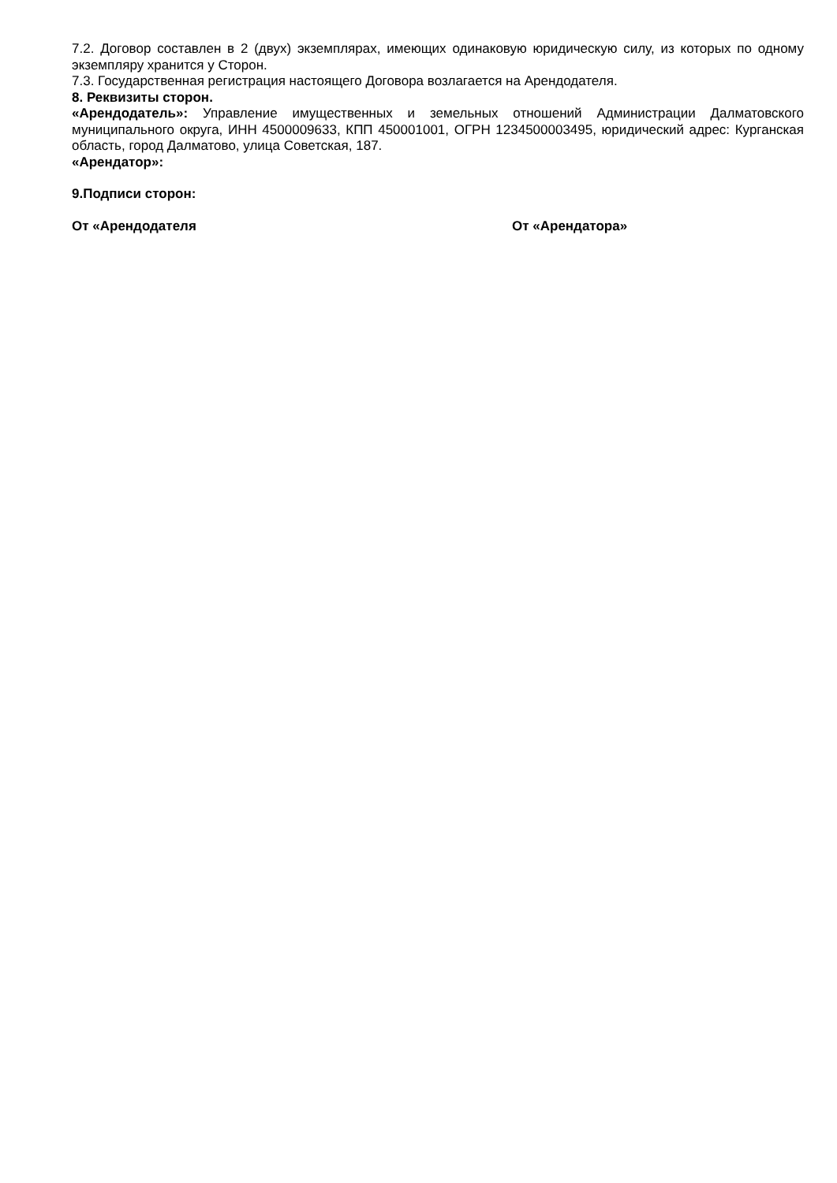7.2. Договор составлен в 2 (двух) экземплярах, имеющих одинаковую юридическую силу, из которых по одному экземпляру хранится у Сторон.
7.3. Государственная регистрация настоящего Договора возлагается на Арендодателя.
8. Реквизиты сторон.
«Арендодатель»: Управление имущественных и земельных отношений Администрации Далматовского муниципального округа, ИНН 4500009633, КПП 450001001, ОГРН 1234500003495, юридический адрес: Курганская область, город Далматово, улица Советская, 187.
«Арендатор»:
9.Подписи сторон:
От «Арендодателя От «Арендатора»